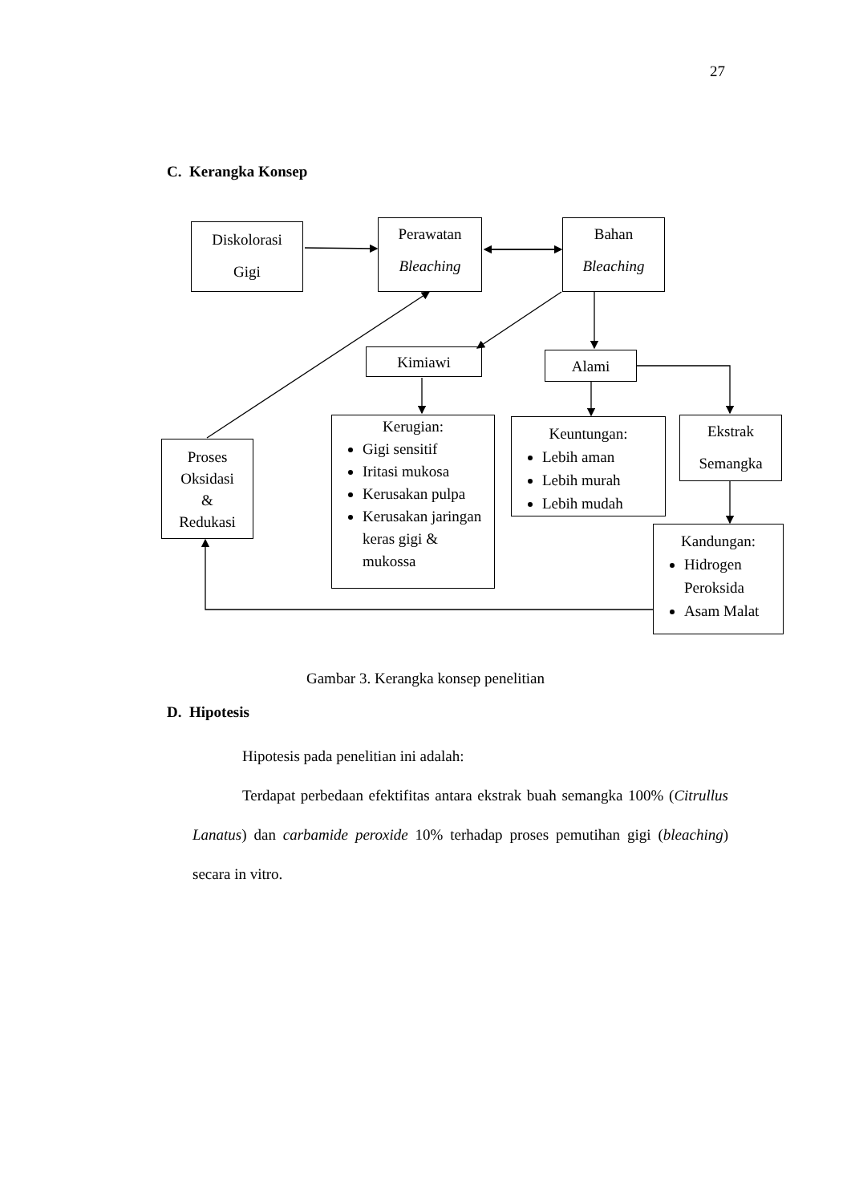27
C. Kerangka Konsep
Diskolorasi
Gigi
Perawatan
Bleaching
Bahan
Bleaching
Kimiawi Alami
Proses
Oksidasi
&
Redukasi
Kerugian:
Gigi sensitif
Iritasi mukosa
Kerusakan pulpa
Kerusakan jaringan keras gigi & mukossa
Keuntungan:
Lebih aman
Lebih murah
Lebih mudah
Ekstrak
Semangka
Kandungan:
Hidrogen Peroksida
Asam Malat
Gambar 3. Kerangka konsep penelitian
D. Hipotesis
Hipotesis pada penelitian ini adalah:
Terdapat perbedaan efektifitas antara ekstrak buah semangka 100% (Citrullus Lanatus) dan carbamide peroxide 10% terhadap proses pemutihan gigi (bleaching) secara in vitro.